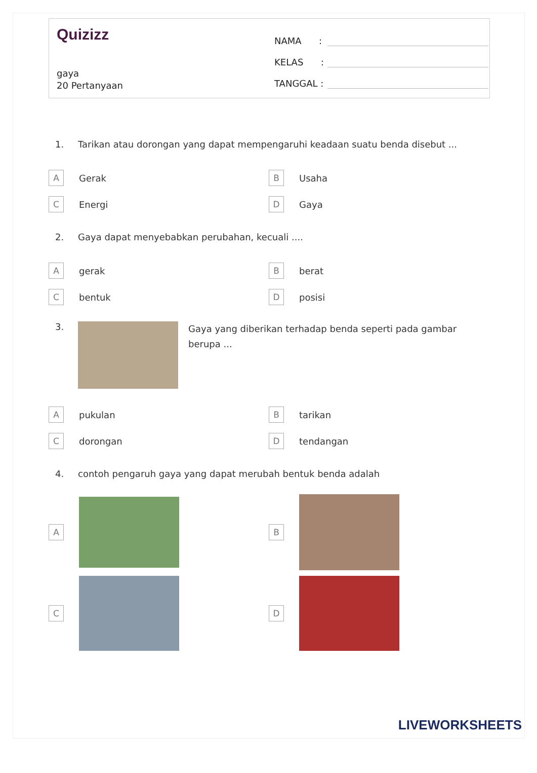Quizizz
gaya
20 Pertanyaan
NAMA :
KELAS :
TANGGAL :
1. Tarikan atau dorongan yang dapat mempengaruhi keadaan suatu benda disebut ...
A Gerak
B Usaha
C Energi
D Gaya
2. Gaya dapat menyebabkan perubahan, kecuali ....
Agerak
Bberat
Cbentuk
Dposisi
3.
Gaya yang diberikan terhadap benda seperti pada gambar berupa ...
Apukulan
Btarikan
Cdorongan
Dtendangan
4. contoh pengaruh gaya yang dapat merubah bentuk benda adalah
A
B
C
D
LIVEWORKSHEETS